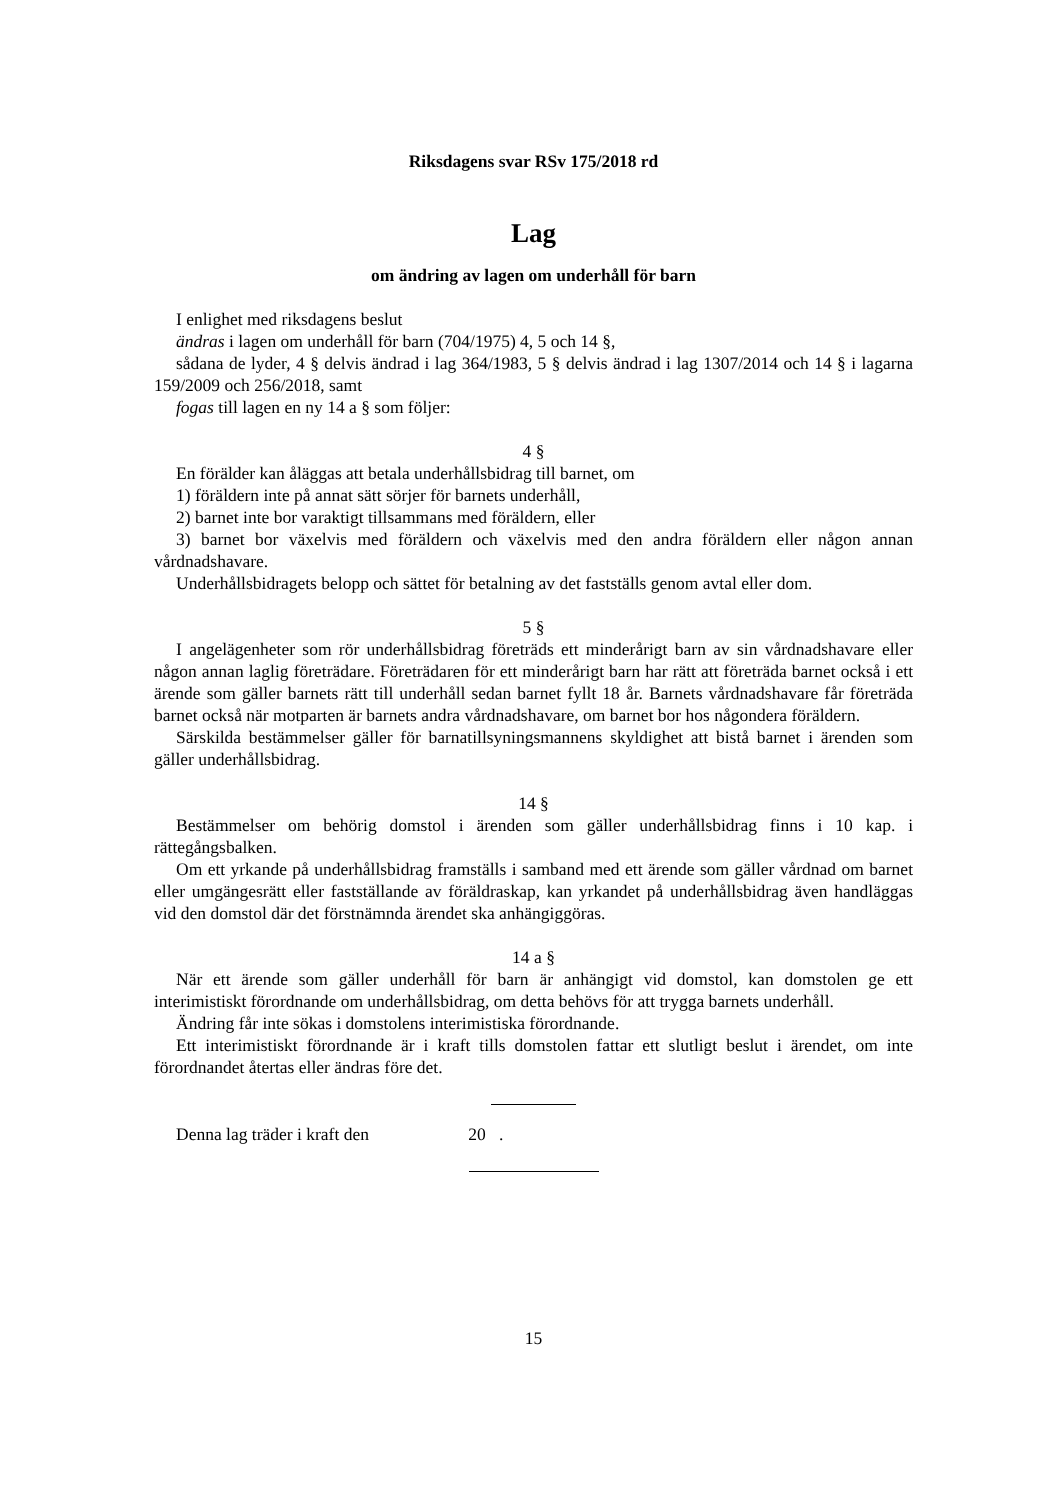Riksdagens svar RSv 175/2018 rd
Lag
om ändring av lagen om underhåll för barn
I enlighet med riksdagens beslut
ändras i lagen om underhåll för barn (704/1975) 4, 5 och 14 §,
sådana de lyder, 4 § delvis ändrad i lag 364/1983, 5 § delvis ändrad i lag 1307/2014 och 14 § i lagarna 159/2009 och 256/2018, samt
fogas till lagen en ny 14 a § som följer:
4 §
En förälder kan åläggas att betala underhållsbidrag till barnet, om
1) föräldern inte på annat sätt sörjer för barnets underhåll,
2) barnet inte bor varaktigt tillsammans med föräldern, eller
3) barnet bor växelvis med föräldern och växelvis med den andra föräldern eller någon annan vårdnadshavare.
Underhållsbidragets belopp och sättet för betalning av det fastställs genom avtal eller dom.
5 §
I angelägenheter som rör underhållsbidrag företräds ett minderårigt barn av sin vårdnadshavare eller någon annan laglig företrädare. Företrädaren för ett minderårigt barn har rätt att företräda barnet också i ett ärende som gäller barnets rätt till underhåll sedan barnet fyllt 18 år. Barnets vårdnadshavare får företräda barnet också när motparten är barnets andra vårdnadshavare, om barnet bor hos någondera föräldern.
Särskilda bestämmelser gäller för barnatillsyningsmannens skyldighet att bistå barnet i ärenden som gäller underhållsbidrag.
14 §
Bestämmelser om behörig domstol i ärenden som gäller underhållsbidrag finns i 10 kap. i rättegångsbalken.
Om ett yrkande på underhållsbidrag framställs i samband med ett ärende som gäller vårdnad om barnet eller umgängesrätt eller fastställande av föräldraskap, kan yrkandet på underhållsbidrag även handläggas vid den domstol där det förstnämnda ärendet ska anhängiggöras.
14 a §
När ett ärende som gäller underhåll för barn är anhängigt vid domstol, kan domstolen ge ett interimistiskt förordnande om underhållsbidrag, om detta behövs för att trygga barnets underhåll.
Ändring får inte sökas i domstolens interimistiska förordnande.
Ett interimistiskt förordnande är i kraft tills domstolen fattar ett slutligt beslut i ärendet, om inte förordnandet återtas eller ändras före det.
Denna lag träder i kraft den 20 .
15